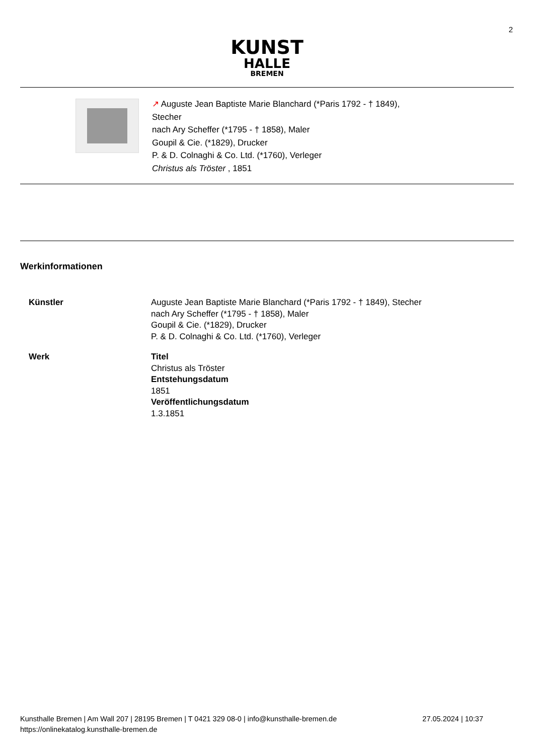2
KUNST
HALLE
BREMEN
↗ Auguste Jean Baptiste Marie Blanchard (*Paris 1792 - † 1849),
Stecher
nach Ary Scheffer (*1795 - † 1858), Maler
Goupil & Cie. (*1829), Drucker
P. & D. Colnaghi & Co. Ltd. (*1760), Verleger
Christus als Tröster , 1851
Werkinformationen
Künstler Auguste Jean Baptiste Marie Blanchard (*Paris 1792 - † 1849), Stecher
nach Ary Scheffer (*1795 - † 1858), Maler
Goupil & Cie. (*1829), Drucker
P. & D. Colnaghi & Co. Ltd. (*1760), Verleger
Werk Titel
Christus als Tröster
Entstehungsdatum
1851
Veröffentlichungsdatum
1.3.1851
Kunsthalle Bremen | Am Wall 207 | 28195 Bremen | T 0421 329 08-0 | info@kunsthalle-bremen.de
https://onlinekatalog.kunsthalle-bremen.de
27.05.2024 | 10:37